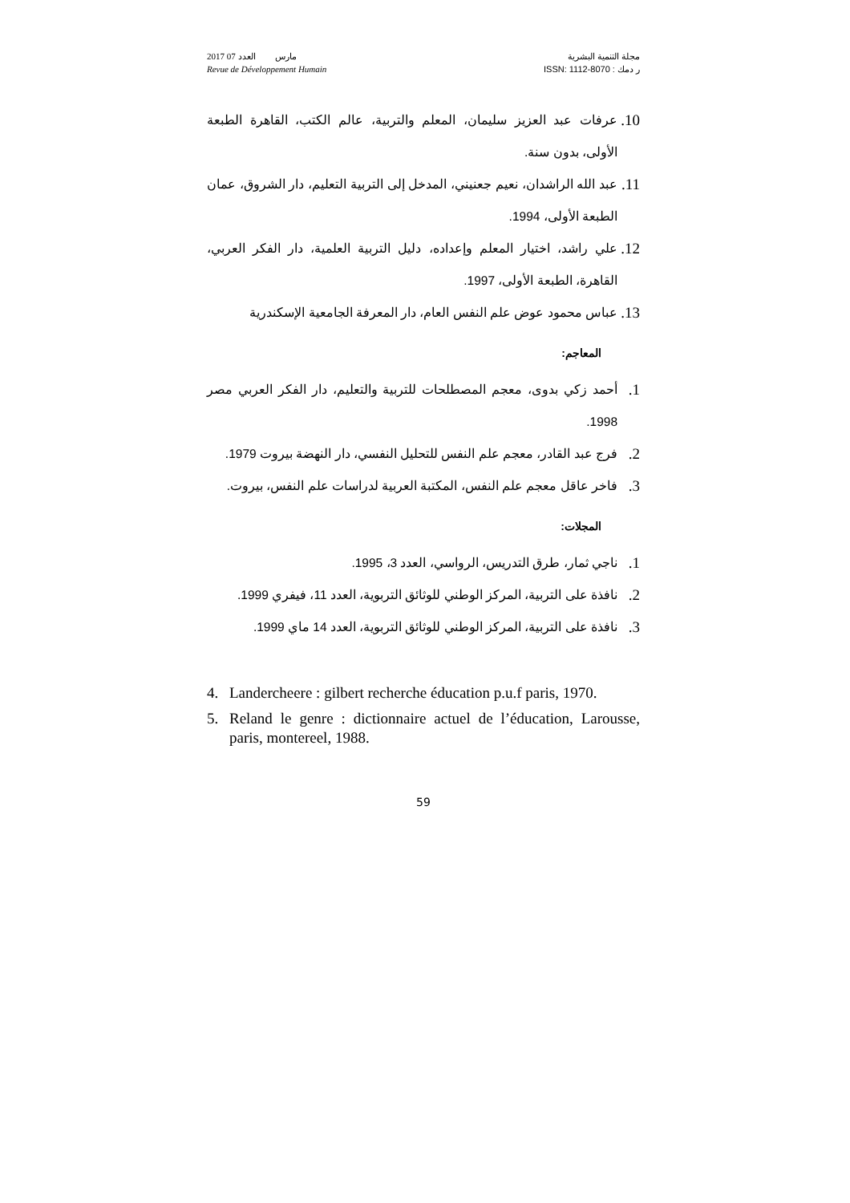2017 مارس العدد 07
Revue de Développement Humain
مجلة التنمية البشرية
ر دمك : ISSN: 1112-8070
10. عرفات عبد العزيز سليمان، المعلم والتربية، عالم الكتب، القاهرة الطبعة الأولى، بدون سنة.
11. عبد الله الراشدان، نعيم جعنيني، المدخل إلى التربية التعليم، دار الشروق، عمان الطبعة الأولى، 1994.
12. علي راشد، اختيار المعلم وإعداده، دليل التربية العلمية، دار الفكر العربي، القاهرة، الطبعة الأولى، 1997.
13. عباس محمود عوض علم النفس العام، دار المعرفة الجامعية الإسكندرية
المعاجم:
1. أحمد زكي بدوى، معجم المصطلحات للتربية والتعليم، دار الفكر العربي مصر 1998.
2. فرج عبد القادر، معجم علم النفس للتحليل النفسي، دار النهضة بيروت 1979.
3. فاخر عاقل معجم علم النفس، المكتبة العربية لدراسات علم النفس، بيروت.
المجلات:
1. ناجي ثمار، طرق التدريس، الرواسي، العدد 3، 1995.
2. نافذة على التربية، المركز الوطني للوثائق التربوية، العدد 11، فيفري 1999.
3. نافذة على التربية، المركز الوطني للوثائق التربوية، العدد 14 ماي 1999.
4. Landercheere : gilbert recherche éducation p.u.f paris, 1970.
5. Reland le genre : dictionnaire actuel de l’éducation, Larousse, paris, montereel, 1988.
59